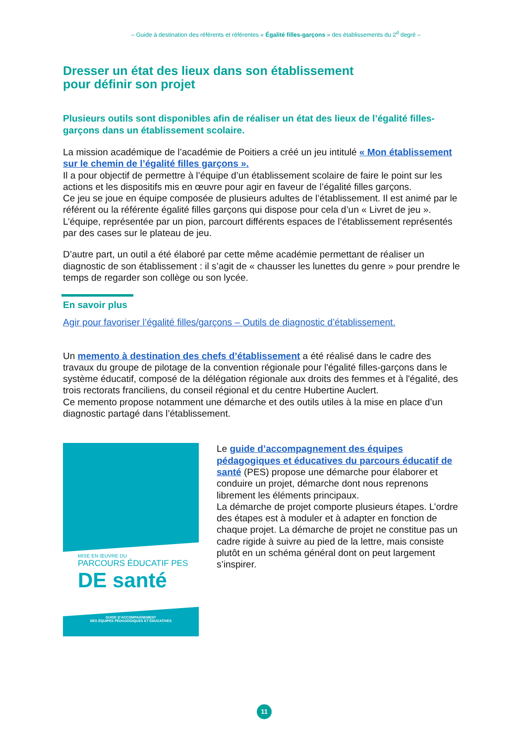– Guide à destination des référents et référentes « Égalité filles-garçons » des établissements du 2<sup>d</sup> degré –
Dresser un état des lieux dans son établissement
pour définir son projet
Plusieurs outils sont disponibles afin de réaliser un état des lieux de l’égalité filles-garçons dans un établissement scolaire.
La mission académique de l’académie de Poitiers a créé un jeu intitulé « Mon établissement sur le chemin de l’égalité filles garçons ».
Il a pour objectif de permettre à l’équipe d’un établissement scolaire de faire le point sur les actions et les dispositifs mis en œuvre pour agir en faveur de l’égalité filles garçons.
Ce jeu se joue en équipe composée de plusieurs adultes de l’établissement. Il est animé par le référent ou la référente égalité filles garçons qui dispose pour cela d’un « Livret de jeu ». L’équipe, représentée par un pion, parcourt différents espaces de l’établissement représentés par des cases sur le plateau de jeu.
D’autre part, un outil a été élaboré par cette même académie permettant de réaliser un diagnostic de son établissement : il s’agit de « chausser les lunettes du genre » pour prendre le temps de regarder son collège ou son lycée.
En savoir plus
Agir pour favoriser l’égalité filles/garçons – Outils de diagnostic d’établissement.
Un memento à destination des chefs d’établissement a été réalisé dans le cadre des travaux du groupe de pilotage de la convention régionale pour l'égalité filles-garçons dans le système éducatif, composé de la délégation régionale aux droits des femmes et à l'égalité, des trois rectorats franciliens, du conseil régional et du centre Hubertine Auclert.
Ce memento propose notamment une démarche et des outils utiles à la mise en place d’un diagnostic partagé dans l’établissement.
MISE EN ŒUVRE DU
PARCOURS ÉDUCATIF PES
DE santé
GUIDE D’ACCOMPAGNEMENT
DES ÉQUIPES PÉDAGOGIQUES ET ÉDUCATIVES
Le guide d’accompagnement des équipes pédagogiques et éducatives du parcours éducatif de santé (PES) propose une démarche pour élaborer et conduire un projet, démarche dont nous reprenons librement les éléments principaux.
La démarche de projet comporte plusieurs étapes. L’ordre des étapes est à moduler et à adapter en fonction de chaque projet. La démarche de projet ne constitue pas un cadre rigide à suivre au pied de la lettre, mais consiste plutôt en un schéma général dont on peut largement s’inspirer.
11